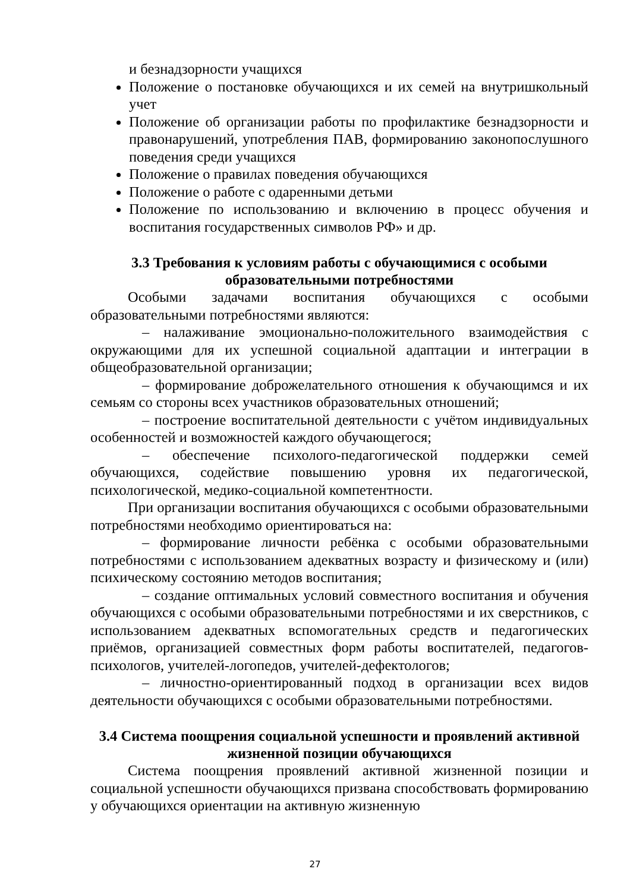и безнадзорности учащихся
Положение о постановке обучающихся и их семей на внутришкольный учет
Положение об организации работы по профилактике безнадзорности и правонарушений, употребления ПАВ, формированию законопослушного поведения среди учащихся
Положение о правилах поведения обучающихся
Положение о работе с одаренными детьми
Положение по использованию и включению в процесс обучения и воспитания государственных символов РФ» и др.
3.3 Требования к условиям работы с обучающимися с особыми образовательными потребностями
Особыми задачами воспитания обучающихся с особыми образовательными потребностями являются:
– налаживание эмоционально-положительного взаимодействия с окружающими для их успешной социальной адаптации и интеграции в общеобразовательной организации;
– формирование доброжелательного отношения к обучающимся и их семьям со стороны всех участников образовательных отношений;
– построение воспитательной деятельности с учётом индивидуальных особенностей и возможностей каждого обучающегося;
– обеспечение психолого-педагогической поддержки семей обучающихся, содействие повышению уровня их педагогической, психологической, медико-социальной компетентности.
При организации воспитания обучающихся с особыми образовательными потребностями необходимо ориентироваться на:
– формирование личности ребёнка с особыми образовательными потребностями с использованием адекватных возрасту и физическому и (или) психическому состоянию методов воспитания;
– создание оптимальных условий совместного воспитания и обучения обучающихся с особыми образовательными потребностями и их сверстников, с использованием адекватных вспомогательных средств и педагогических приёмов, организацией совместных форм работы воспитателей, педагогов-психологов, учителей-логопедов, учителей-дефектологов;
– личностно-ориентированный подход в организации всех видов деятельности обучающихся с особыми образовательными потребностями.
3.4 Система поощрения социальной успешности и проявлений активной жизненной позиции обучающихся
Система поощрения проявлений активной жизненной позиции и социальной успешности обучающихся призвана способствовать формированию у обучающихся ориентации на активную жизненную
27